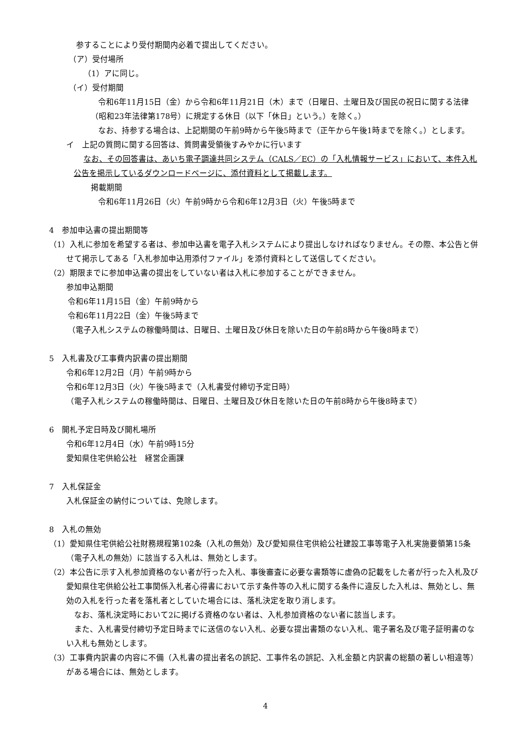参することにより受付期間内必着で提出してください。
（ア）受付場所
（1）アに同じ。
（イ）受付期間
令和6年11月15日（金）から令和6年11月21日（木）まで（日曜日、土曜日及び国民の祝日に関する法律（昭和23年法律第178号）に規定する休日（以下「休日」という。）を除く。）
なお、持参する場合は、上記期間の午前9時から午後5時まで（正午から午後1時までを除く。）とします。
イ　上記の質問に関する回答は、質問書受領後すみやかに行います
なお、その回答書は、あいち電子調達共同システム（CALS／EC）の「入札情報サービス」において、本件入札公告を掲示しているダウンロードページに、添付資料として掲載します。
掲載期間
令和6年11月26日（火）午前9時から令和6年12月3日（火）午後5時まで
4　参加申込書の提出期間等
（1）入札に参加を希望する者は、参加申込書を電子入札システムにより提出しなければなりません。その際、本公告と併せて掲示してある「入札参加申込用添付ファイル」を添付資料として送信してください。
（2）期限までに参加申込書の提出をしていない者は入札に参加することができません。
参加申込期間
令和6年11月15日（金）午前9時から
令和6年11月22日（金）午後5時まで
（電子入札システムの稼働時間は、日曜日、土曜日及び休日を除いた日の午前8時から午後8時まで）
5　入札書及び工事費内訳書の提出期間
令和6年12月2日（月）午前9時から
令和6年12月3日（火）午後5時まで（入札書受付締切予定日時）
（電子入札システムの稼働時間は、日曜日、土曜日及び休日を除いた日の午前8時から午後8時まで）
6　開札予定日時及び開札場所
令和6年12月4日（水）午前9時15分
愛知県住宅供給公社　経営企画課
7　入札保証金
入札保証金の納付については、免除します。
8　入札の無効
（1）愛知県住宅供給公社財務規程第102条（入札の無効）及び愛知県住宅供給公社建設工事等電子入札実施要領第15条（電子入札の無効）に該当する入札は、無効とします。
（2）本公告に示す入札参加資格のない者が行った入札、事後審査に必要な書類等に虚偽の記載をした者が行った入札及び愛知県住宅供給公社工事関係入札者心得書において示す条件等の入札に関する条件に違反した入札は、無効とし、無効の入札を行った者を落札者としていた場合には、落札決定を取り消します。
なお、落札決定時において2に掲げる資格のない者は、入札参加資格のない者に該当します。
また、入札書受付締切予定日時までに送信のない入札、必要な提出書類のない入札、電子署名及び電子証明書のない入札も無効とします。
（3）工事費内訳書の内容に不備（入札書の提出者名の誤記、工事件名の誤記、入札金額と内訳書の総額の著しい相違等）がある場合には、無効とします。
4